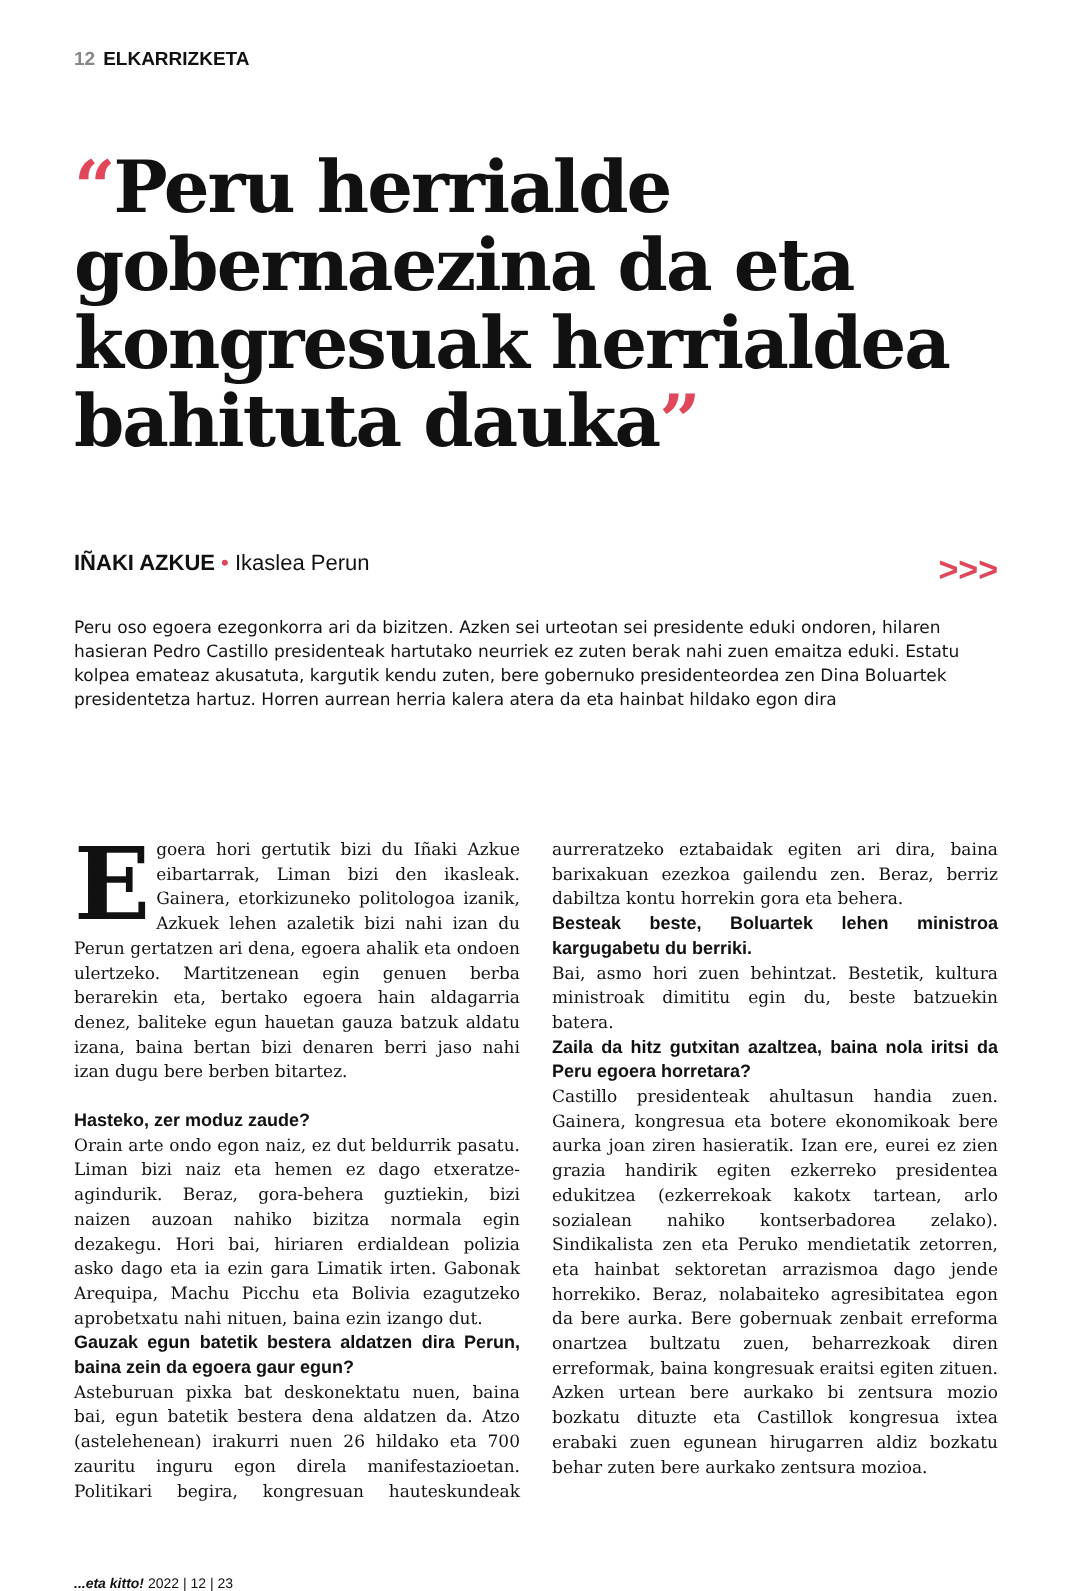12 ELKARRIZKETA
“Peru herrialde gobernaezina da eta kongresuak herrialdea bahituta dauka”
IÑAKI AZKUE • Ikaslea Perun >>>
Peru oso egoera ezegonkorra ari da bizitzen. Azken sei urteotan sei presidente eduki ondoren, hilaren hasieran Pedro Castillo presidenteak hartutako neurriek ez zuten berak nahi zuen emaitza eduki. Estatu kolpea emateaz akusatuta, kargutik kendu zuten, bere gobernuko presidenteordea zen Dina Boluartek presidentetza hartuz. Horren aurrean herria kalera atera da eta hainbat hildako egon dira
Egoera hori gertutik bizi du Iñaki Azkue eibartarrak, Liman bizi den ikasleak. Gainera, etorkizuneko politologoa izanik, Azkuek lehen azaletik bizi nahi izan du Perun gertatzen ari dena, egoera ahalik eta ondoen ulertzeko. Martitzenean egin genuen berba berarekin eta, bertako egoera hain aldagarria denez, baliteke egun hauetan gauza batzuk aldatu izana, baina bertan bizi denaren berri jaso nahi izan dugu bere berben bitartez.
Hasteko, zer moduz zaude?
Orain arte ondo egon naiz, ez dut beldurrik pasatu. Liman bizi naiz eta hemen ez dago etxeratze-agindurik. Beraz, gora-behera guztiekin, bizi naizen auzoan nahiko bizitza normala egin dezakegu. Hori bai, hiriaren erdialdean polizia asko dago eta ia ezin gara Limatik irten. Gabonak Arequipa, Machu Picchu eta Bolivia ezagutzeko aprobetxatu nahi nituen, baina ezin izango dut.
Gauzak egun batetik bestera aldatzen dira Perun, baina zein da egoera gaur egun?
Asteburuan pixka bat deskonektatu nuen, baina bai, egun batetik bestera dena aldatzen da. Atzo (astelehenean) irakurri nuen 26 hildako eta 700 zauritu inguru egon direla manifestazioetan. Politikari begira, kongresuan hauteskundeak aurreratzeko eztabaidak egiten ari dira, baina barixakuan ezezkoa gailendu zen. Beraz, berriz dabiltza kontu horrekin gora eta behera.
Besteak beste, Boluartek lehen ministroa kargugabetu du berriki.
Bai, asmo hori zuen behintzat. Bestetik, kultura ministroak dimititu egin du, beste batzuekin batera.
Zaila da hitz gutxitan azaltzea, baina nola iritsi da Peru egoera horretara?
Castillo presidenteak ahultasun handia zuen. Gainera, kongresua eta botere ekonomikoak bere aurka joan ziren hasieratik. Izan ere, eurei ez zien grazia handirik egiten ezkerreko presidentea edukitzea (ezkerrekoak kakotx tartean, arlo sozialean nahiko kontserbadorea zelako). Sindikalista zen eta Peruko mendietatik zetorren, eta hainbat sektoretan arrazismoa dago jende horrekiko. Beraz, nolabaiteko agresibitatea egon da bere aurka. Bere gobernuak zenbait erreforma onartzea bultzatu zuen, beharrezkoak diren erreformak, baina kongresuak eraitsi egiten zituen. Azken urtean bere aurkako bi zentsura mozio bozkatu dituzte eta Castillok kongresua ixtea erabaki zuen egunean hirugarren aldiz bozkatu behar zuten bere aurkako zentsura mozioa.
...eta kitto! 2022 | 12 | 23